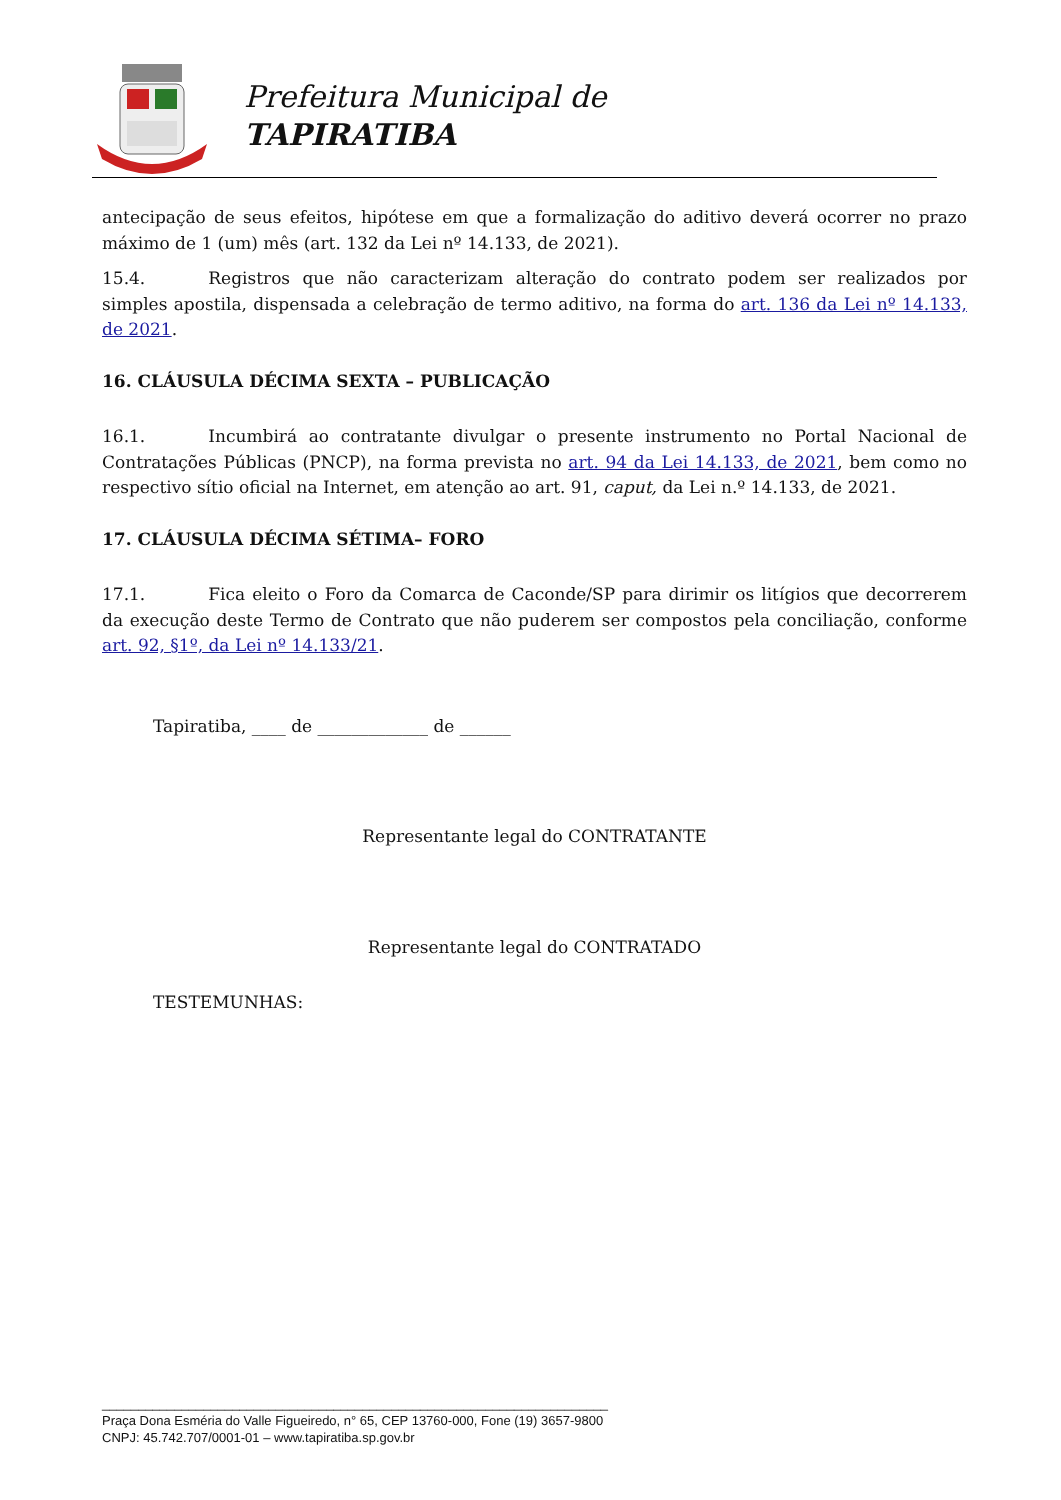Prefeitura Municipal de
TAPIRATIBA
antecipação de seus efeitos, hipótese em que a formalização do aditivo deverá ocorrer no prazo máximo de 1 (um) mês (art. 132 da Lei nº 14.133, de 2021).
15.4. Registros que não caracterizam alteração do contrato podem ser realizados por simples apostila, dispensada a celebração de termo aditivo, na forma do art. 136 da Lei nº 14.133, de 2021.
16. CLÁUSULA DÉCIMA SEXTA – PUBLICAÇÃO
16.1. Incumbirá ao contratante divulgar o presente instrumento no Portal Nacional de Contratações Públicas (PNCP), na forma prevista no art. 94 da Lei 14.133, de 2021, bem como no respectivo sítio oficial na Internet, em atenção ao art. 91, caput, da Lei n.º 14.133, de 2021.
17. CLÁUSULA DÉCIMA SÉTIMA– FORO
17.1. Fica eleito o Foro da Comarca de Caconde/SP para dirimir os litígios que decorrerem da execução deste Termo de Contrato que não puderem ser compostos pela conciliação, conforme art. 92, §1º, da Lei nº 14.133/21.
Tapiratiba, ____ de _____________ de ______
Representante legal do CONTRATANTE
Representante legal do CONTRATADO
TESTEMUNHAS:
______________________________________________________________________
Praça Dona Esméria do Valle Figueiredo, n° 65, CEP 13760-000, Fone (19) 3657-9800
CNPJ: 45.742.707/0001-01 – www.tapiratiba.sp.gov.br